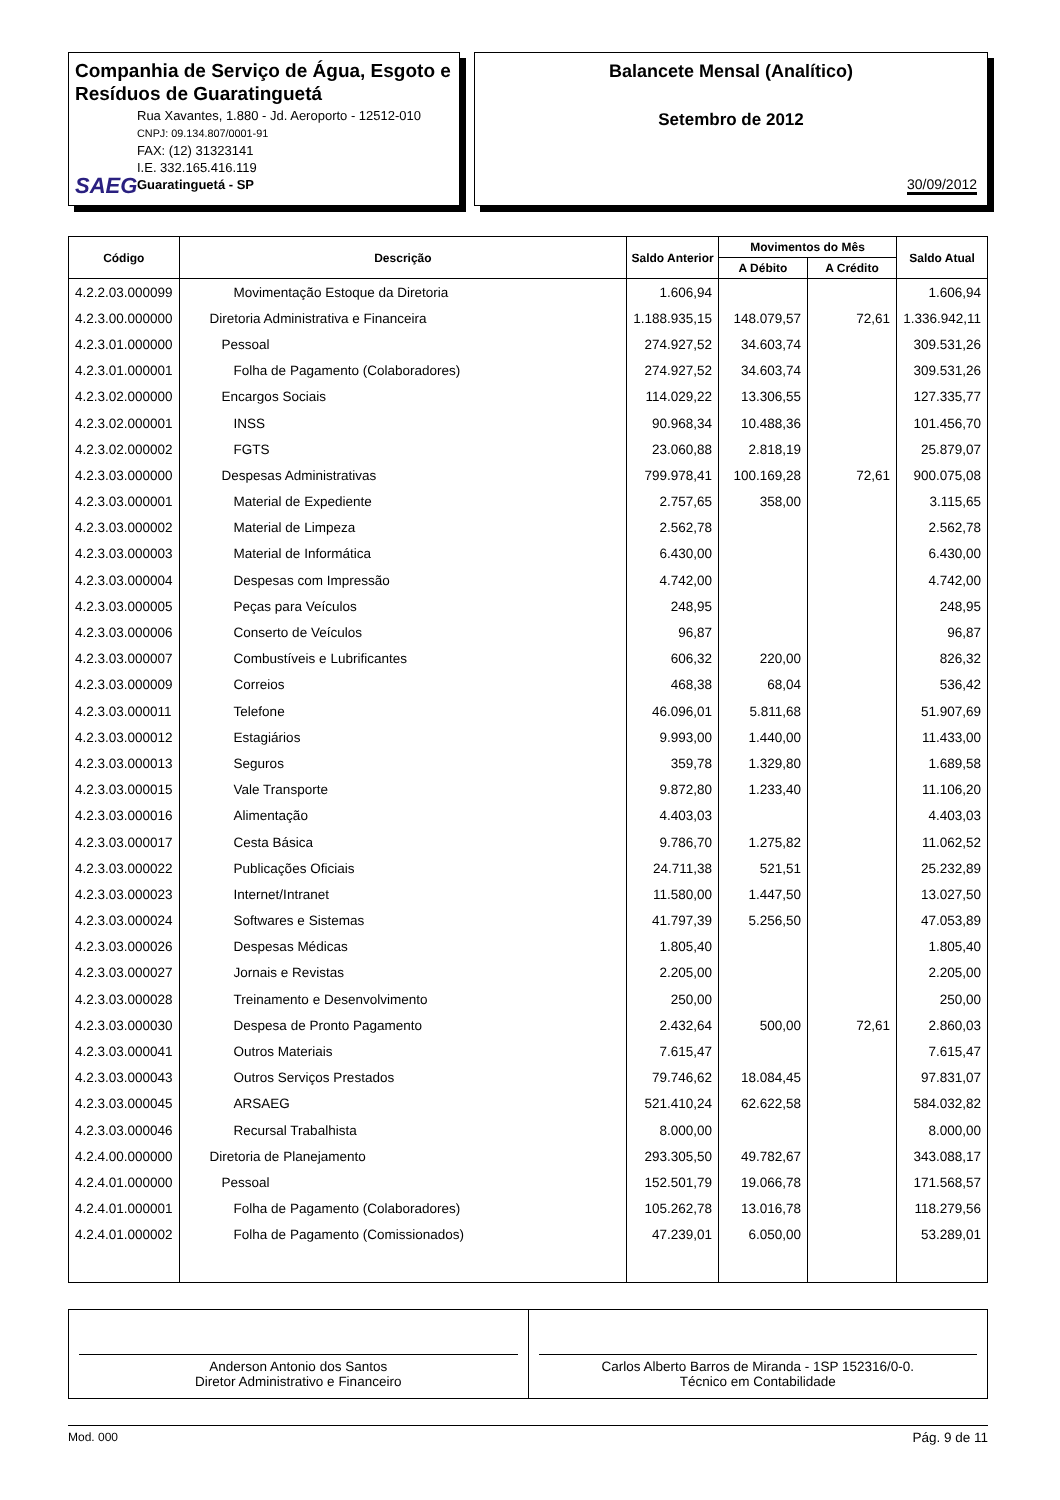Companhia de Serviço de Água, Esgoto e Resíduos de Guaratinguetá
SAEG
Rua Xavantes, 1.880 - Jd. Aeroporto - 12512-010
CNPJ: 09.134.807/0001-91
FAX: (12) 31323141
I.E. 332.165.416.119
Guaratinguetá - SP
Balancete Mensal (Analítico)
Setembro de 2012
30/09/2012
| Código | Descrição | Saldo Anterior | Movimentos do Mês | | Saldo Atual |
| --- | --- | --- | --- | --- | --- |
| | | | A Débito | A Crédito | |
| 4.2.2.03.000099 | Movimentação Estoque da Diretoria | 1.606,94 | | | 1.606,94 |
| 4.2.3.00.000000 | Diretoria Administrativa e Financeira | 1.188.935,15 | 148.079,57 | 72,61 | 1.336.942,11 |
| 4.2.3.01.000000 | Pessoal | 274.927,52 | 34.603,74 | | 309.531,26 |
| 4.2.3.01.000001 | Folha de Pagamento (Colaboradores) | 274.927,52 | 34.603,74 | | 309.531,26 |
| 4.2.3.02.000000 | Encargos Sociais | 114.029,22 | 13.306,55 | | 127.335,77 |
| 4.2.3.02.000001 | INSS | 90.968,34 | 10.488,36 | | 101.456,70 |
| 4.2.3.02.000002 | FGTS | 23.060,88 | 2.818,19 | | 25.879,07 |
| 4.2.3.03.000000 | Despesas Administrativas | 799.978,41 | 100.169,28 | 72,61 | 900.075,08 |
| 4.2.3.03.000001 | Material de Expediente | 2.757,65 | 358,00 | | 3.115,65 |
| 4.2.3.03.000002 | Material de Limpeza | 2.562,78 | | | 2.562,78 |
| 4.2.3.03.000003 | Material de Informática | 6.430,00 | | | 6.430,00 |
| 4.2.3.03.000004 | Despesas com Impressão | 4.742,00 | | | 4.742,00 |
| 4.2.3.03.000005 | Peças para Veículos | 248,95 | | | 248,95 |
| 4.2.3.03.000006 | Conserto de Veículos | 96,87 | | | 96,87 |
| 4.2.3.03.000007 | Combustíveis e Lubrificantes | 606,32 | 220,00 | | 826,32 |
| 4.2.3.03.000009 | Correios | 468,38 | 68,04 | | 536,42 |
| 4.2.3.03.000011 | Telefone | 46.096,01 | 5.811,68 | | 51.907,69 |
| 4.2.3.03.000012 | Estagiários | 9.993,00 | 1.440,00 | | 11.433,00 |
| 4.2.3.03.000013 | Seguros | 359,78 | 1.329,80 | | 1.689,58 |
| 4.2.3.03.000015 | Vale Transporte | 9.872,80 | 1.233,40 | | 11.106,20 |
| 4.2.3.03.000016 | Alimentação | 4.403,03 | | | 4.403,03 |
| 4.2.3.03.000017 | Cesta Básica | 9.786,70 | 1.275,82 | | 11.062,52 |
| 4.2.3.03.000022 | Publicações Oficiais | 24.711,38 | 521,51 | | 25.232,89 |
| 4.2.3.03.000023 | Internet/Intranet | 11.580,00 | 1.447,50 | | 13.027,50 |
| 4.2.3.03.000024 | Softwares e Sistemas | 41.797,39 | 5.256,50 | | 47.053,89 |
| 4.2.3.03.000026 | Despesas Médicas | 1.805,40 | | | 1.805,40 |
| 4.2.3.03.000027 | Jornais e Revistas | 2.205,00 | | | 2.205,00 |
| 4.2.3.03.000028 | Treinamento e Desenvolvimento | 250,00 | | | 250,00 |
| 4.2.3.03.000030 | Despesa de Pronto Pagamento | 2.432,64 | 500,00 | 72,61 | 2.860,03 |
| 4.2.3.03.000041 | Outros Materiais | 7.615,47 | | | 7.615,47 |
| 4.2.3.03.000043 | Outros Serviços Prestados | 79.746,62 | 18.084,45 | | 97.831,07 |
| 4.2.3.03.000045 | ARSAEG | 521.410,24 | 62.622,58 | | 584.032,82 |
| 4.2.3.03.000046 | Recursal Trabalhista | 8.000,00 | | | 8.000,00 |
| 4.2.4.00.000000 | Diretoria de Planejamento | 293.305,50 | 49.782,67 | | 343.088,17 |
| 4.2.4.01.000000 | Pessoal | 152.501,79 | 19.066,78 | | 171.568,57 |
| 4.2.4.01.000001 | Folha de Pagamento (Colaboradores) | 105.262,78 | 13.016,78 | | 118.279,56 |
| 4.2.4.01.000002 | Folha de Pagamento (Comissionados) | 47.239,01 | 6.050,00 | | 53.289,01 |
Anderson Antonio dos Santos
Diretor Administrativo e Financeiro
Carlos Alberto Barros de Miranda - 1SP 152316/0-0.
Técnico em Contabilidade
Mod. 000 Pág. 9 de 11